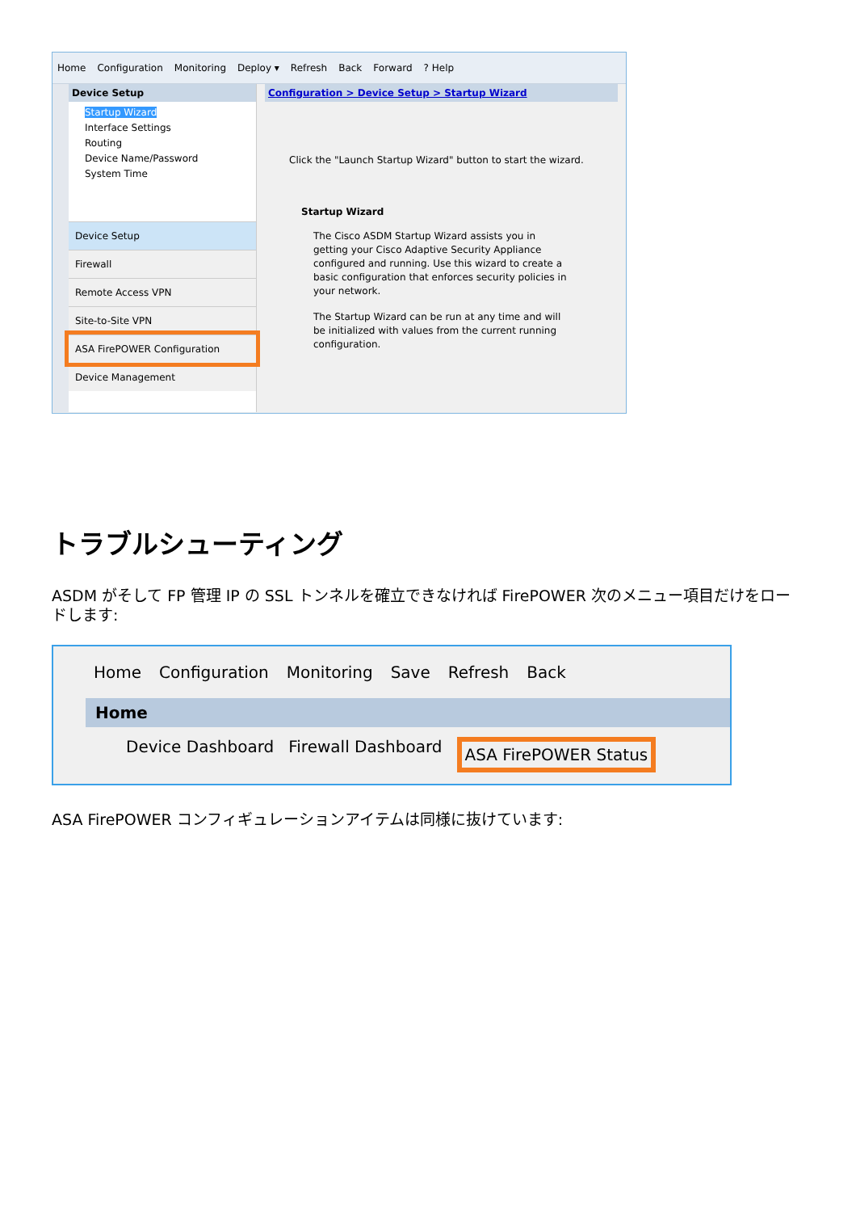Home Configuration Monitoring Deploy ▾ Refresh Back Forward? Help
Device Setup
Startup Wizard
Interface Settings
Routing
Device Name/Password
System Time
Device Setup
Firewall
Remote Access VPN
Site-to-Site VPN
ASA FirePOWER Configuration
Device Management
Configuration > Device Setup > Startup Wizard
Click the "Launch Startup Wizard" button to start the wizard.
Startup Wizard
The Cisco ASDM Startup Wizard assists you in getting your Cisco Adaptive Security Appliance configured and running. Use this wizard to create a basic configuration that enforces security policies in your network.
The Startup Wizard can be run at any time and will be initialized with values from the current running configuration.
トラブルシューティング
ASDM がそして FP 管理 IP の SSL トンネルを確立できなければ FirePOWER 次のメニュー項目だけをロードします:
Home Configuration Monitoring Save Refresh Back
Home
Device Dashboard Firewall Dashboard ASA FirePOWER Status
ASA FirePOWER コンフィギュレーションアイテムは同様に抜けています: